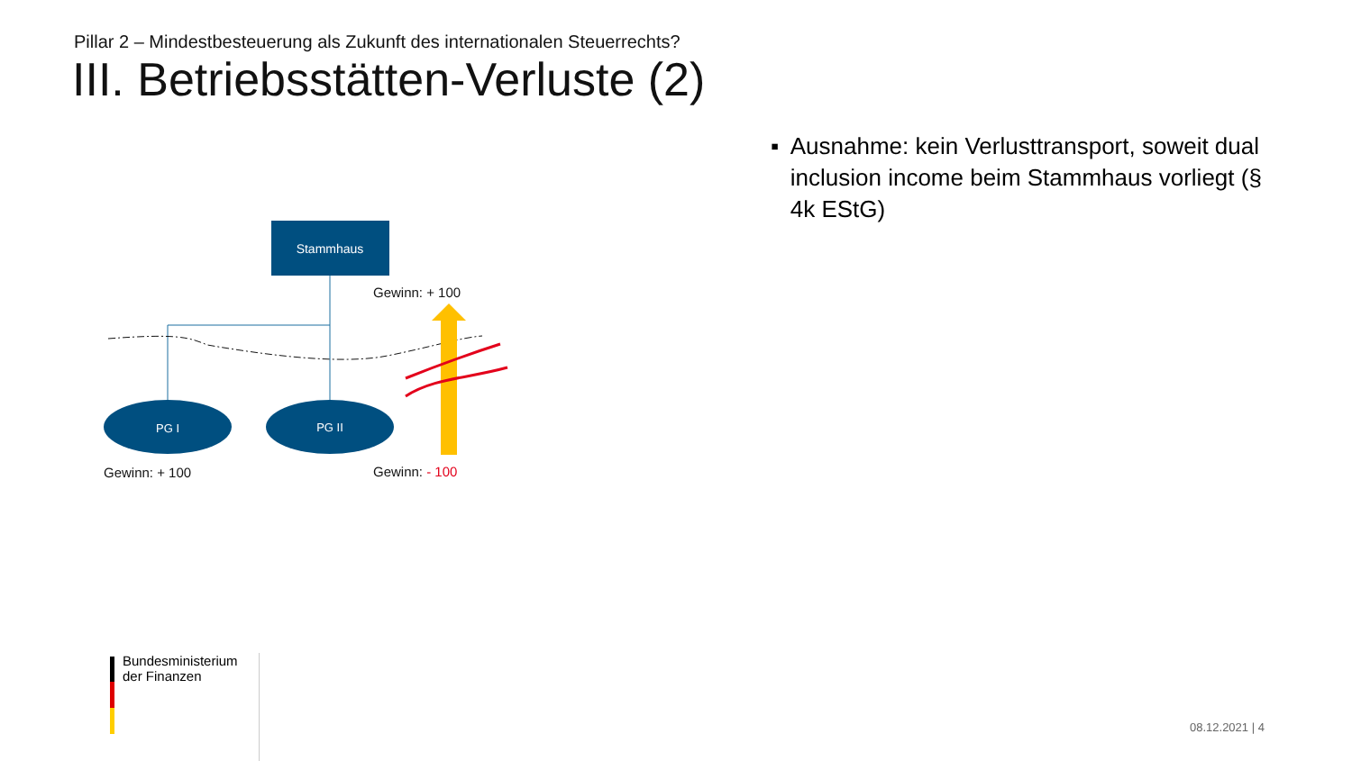Pillar 2 – Mindestbesteuerung als Zukunft des internationalen Steuerrechts?
III. Betriebsstätten-Verluste (2)
▪ Ausnahme: kein Verlusttransport, soweit dual inclusion income beim Stammhaus vorliegt (§ 4k EStG)
Stammhaus
PG I
PG II
Gewinn: + 100
Gewinn: + 100 Gewinn: - 100
Bundesministerium
der Finanzen
08.12.2021 | 4